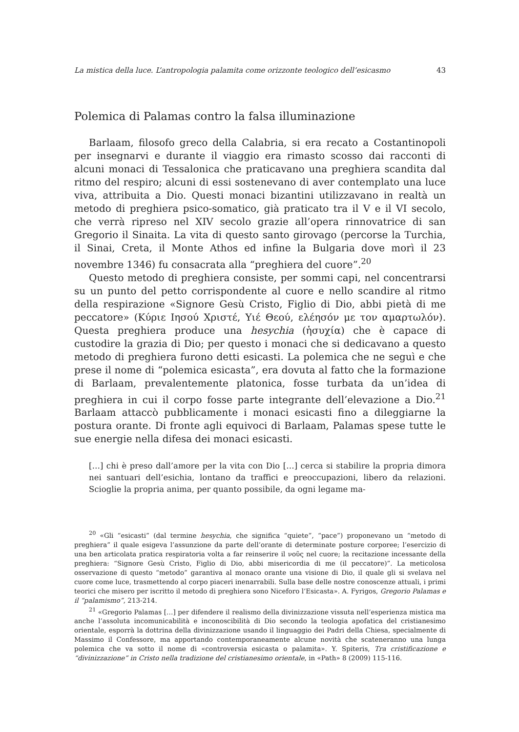La mistica della luce. L’antropologia palamita come orizzonte teologico dell’esicasmo 43
Polemica di Palamas contro la falsa illuminazione
Barlaam, filosofo greco della Calabria, si era recato a Costantinopoli per insegnarvi e durante il viaggio era rimasto scosso dai racconti di alcuni monaci di Tessalonica che praticavano una preghiera scandita dal ritmo del respiro; alcuni di essi sostenevano di aver contemplato una luce viva, attribuita a Dio. Questi monaci bizantini utilizzavano in realtà un metodo di preghiera psico-somatico, già praticato tra il V e il VI secolo, che verrà ripreso nel XIV secolo grazie all’opera rinnovatrice di san Gregorio il Sinaita. La vita di questo santo girovago (percorse la Turchia, il Sinai, Creta, il Monte Athos ed infine la Bulgaria dove morì il 23 novembre 1346) fu consacrata alla “preghiera del cuore”.<sup>20</sup>
Questo metodo di preghiera consiste, per sommi capi, nel concentrarsi su un punto del petto corrispondente al cuore e nello scandire al ritmo della respirazione «Signore Gesù Cristo, Figlio di Dio, abbi pietà di me peccatore» (Κύριε Ιησού Χριστέ, Υιέ Θεού, ελέησόν με τον αμαρτωλόν). Questa preghiera produce una hesychia (ἡσυχία) che è capace di custodire la grazia di Dio; per questo i monaci che si dedicavano a questo metodo di preghiera furono detti esicasti. La polemica che ne seguì e che prese il nome di “polemica esicasta”, era dovuta al fatto che la formazione di Barlaam, prevalentemente platonica, fosse turbata da un’idea di preghiera in cui il corpo fosse parte integrante dell’elevazione a Dio.<sup>21</sup> Barlaam attaccò pubblicamente i monaci esicasti fino a dileggiarne la postura orante. Di fronte agli equivoci di Barlaam, Palamas spese tutte le sue energie nella difesa dei monaci esicasti.
[…] chi è preso dall’amore per la vita con Dio […] cerca si stabilire la propria dimora nei santuari dell’esichia, lontano da traffici e preoccupazioni, libero da relazioni. Scioglie la propria anima, per quanto possibile, da ogni legame ma-
<sup>20</sup> «Gli “esicasti” (dal termine hesychia, che significa “quiete”, “pace”) proponevano un “metodo di preghiera” il quale esigeva l’assunzione da parte dell’orante di determinate posture corporee; l’esercizio di una ben articolata pratica respiratoria volta a far reinserire il νοῦς nel cuore; la recitazione incessante della preghiera: “Signore Gesù Cristo, Figlio di Dio, abbi misericordia di me (il peccatore)”. La meticolosa osservazione di questo “metodo” garantiva al monaco orante una visione di Dio, il quale gli si svelava nel cuore come luce, trasmettendo al corpo piaceri inenarrabili. Sulla base delle nostre conoscenze attuali, i primi teorici che misero per iscritto il metodo di preghiera sono Niceforo l’Esicasta». A. Fyrigos, Gregorio Palamas e il “palamismo”, 213-214.
<sup>21</sup> «Gregorio Palamas […] per difendere il realismo della divinizzazione vissuta nell’esperienza mistica ma anche l’assoluta incomunicabilità e inconoscibilità di Dio secondo la teologia apofatica del cristianesimo orientale, esporrà la dottrina della divinizzazione usando il linguaggio dei Padri della Chiesa, specialmente di Massimo il Confessore, ma apportando contemporaneamente alcune novità che scateneranno una lunga polemica che va sotto il nome di «controversia esicasta o palamita». Y. Spiteris, Tra cristificazione e “divinizzazione” in Cristo nella tradizione del cristianesimo orientale, in «Path» 8 (2009) 115-116.